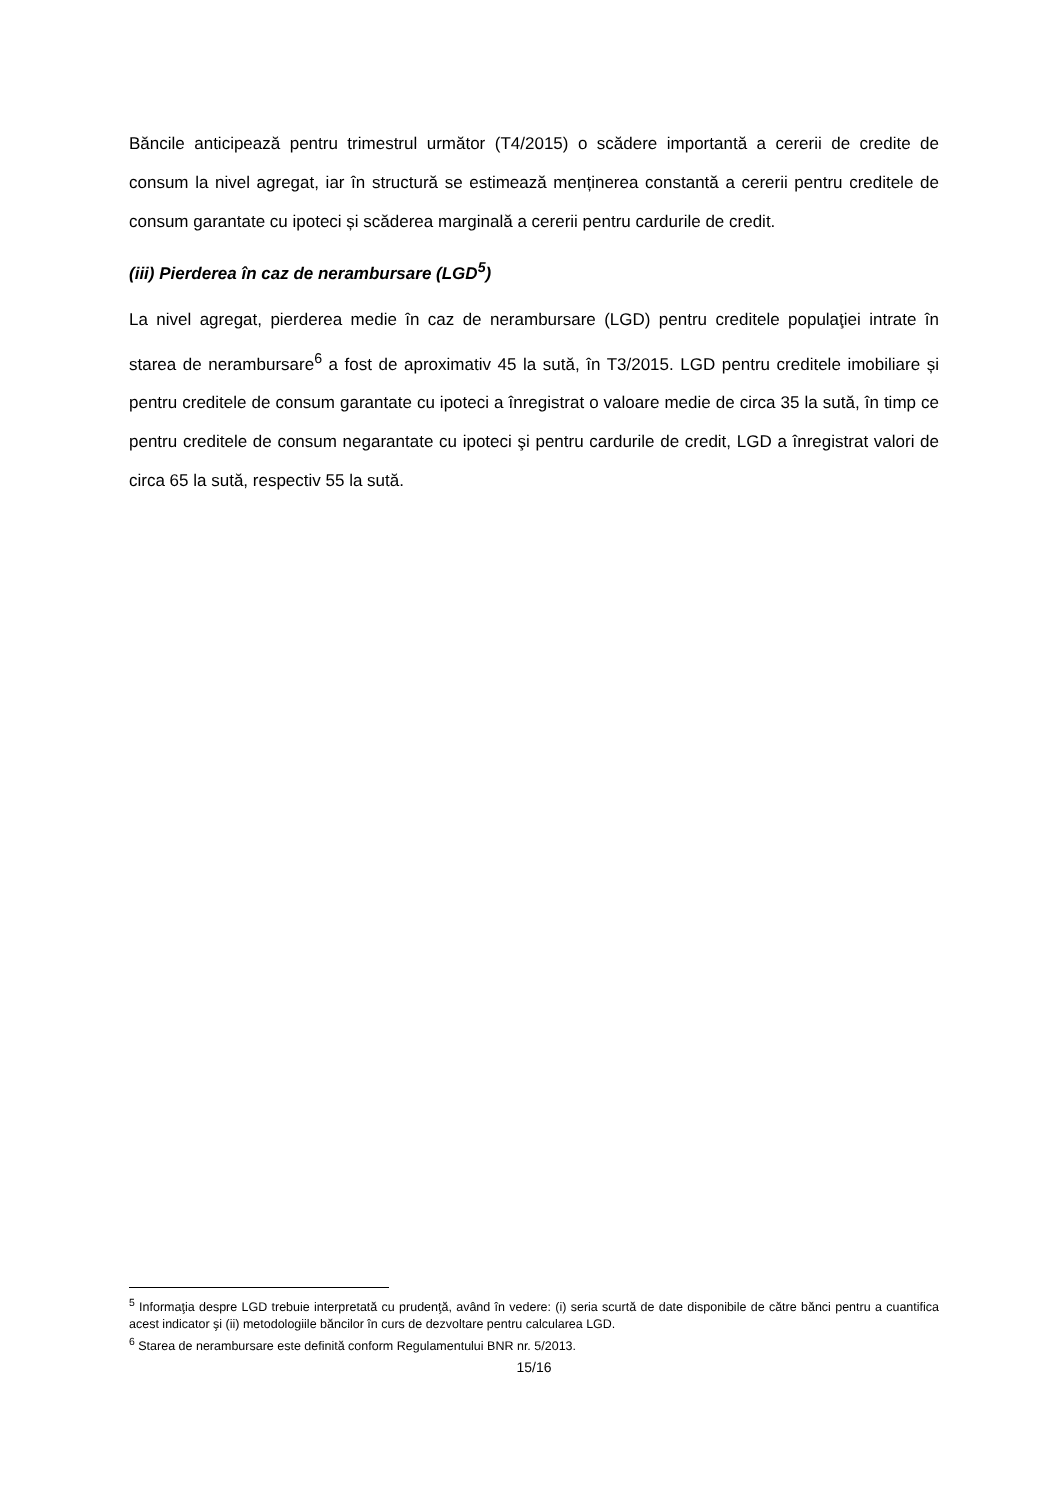Băncile anticipează pentru trimestrul următor (T4/2015) o scădere importantă a cererii de credite de consum la nivel agregat, iar în structură se estimează menținerea constantă a cererii pentru creditele de consum garantate cu ipoteci și scăderea marginală a cererii pentru cardurile de credit.
(iii) Pierderea în caz de nerambursare (LGD<sup>5</sup>)
La nivel agregat, pierderea medie în caz de nerambursare (LGD) pentru creditele populaţiei intrate în starea de nerambursare<sup>6</sup> a fost de aproximativ 45 la sută, în T3/2015. LGD pentru creditele imobiliare și pentru creditele de consum garantate cu ipoteci a înregistrat o valoare medie de circa 35 la sută, în timp ce pentru creditele de consum negarantate cu ipoteci şi pentru cardurile de credit, LGD a înregistrat valori de circa 65 la sută, respectiv 55 la sută.
<sup>5</sup> Informaţia despre LGD trebuie interpretată cu prudenţă, având în vedere: (i) seria scurtă de date disponibile de către bănci pentru a cuantifica acest indicator şi (ii) metodologiile băncilor în curs de dezvoltare pentru calcularea LGD.
<sup>6</sup> Starea de nerambursare este definită conform Regulamentului BNR nr. 5/2013.
15/16